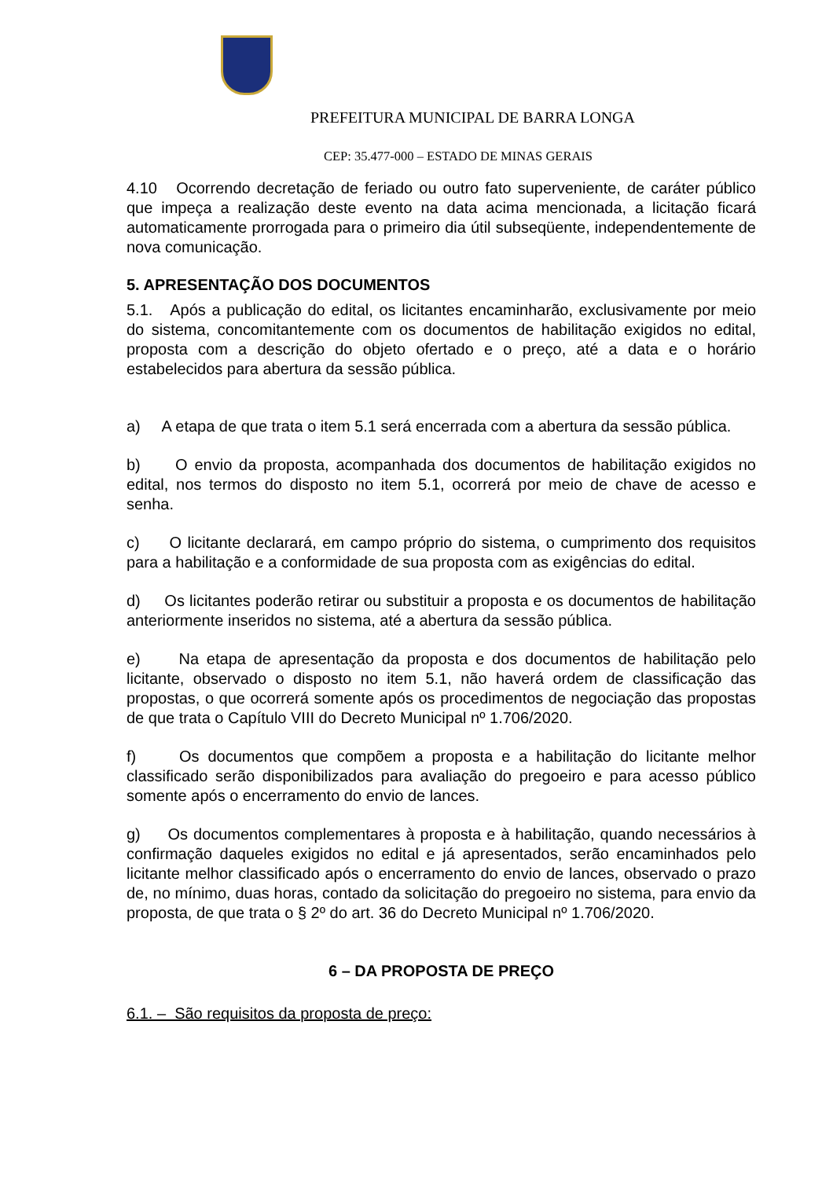PREFEITURA MUNICIPAL DE BARRA LONGA
CEP: 35.477-000 – ESTADO DE MINAS GERAIS
4.10 Ocorrendo decretação de feriado ou outro fato superveniente, de caráter público que impeça a realização deste evento na data acima mencionada, a licitação ficará automaticamente prorrogada para o primeiro dia útil subseqüente, independentemente de nova comunicação.
5. APRESENTAÇÃO DOS DOCUMENTOS
5.1. Após a publicação do edital, os licitantes encaminharão, exclusivamente por meio do sistema, concomitantemente com os documentos de habilitação exigidos no edital, proposta com a descrição do objeto ofertado e o preço, até a data e o horário estabelecidos para abertura da sessão pública.
a) A etapa de que trata o item 5.1 será encerrada com a abertura da sessão pública.
b) O envio da proposta, acompanhada dos documentos de habilitação exigidos no edital, nos termos do disposto no item 5.1, ocorrerá por meio de chave de acesso e senha.
c) O licitante declarará, em campo próprio do sistema, o cumprimento dos requisitos para a habilitação e a conformidade de sua proposta com as exigências do edital.
d) Os licitantes poderão retirar ou substituir a proposta e os documentos de habilitação anteriormente inseridos no sistema, até a abertura da sessão pública.
e) Na etapa de apresentação da proposta e dos documentos de habilitação pelo licitante, observado o disposto no item 5.1, não haverá ordem de classificação das propostas, o que ocorrerá somente após os procedimentos de negociação das propostas de que trata o Capítulo VIII do Decreto Municipal nº 1.706/2020.
f) Os documentos que compõem a proposta e a habilitação do licitante melhor classificado serão disponibilizados para avaliação do pregoeiro e para acesso público somente após o encerramento do envio de lances.
g) Os documentos complementares à proposta e à habilitação, quando necessários à confirmação daqueles exigidos no edital e já apresentados, serão encaminhados pelo licitante melhor classificado após o encerramento do envio de lances, observado o prazo de, no mínimo, duas horas, contado da solicitação do pregoeiro no sistema, para envio da proposta, de que trata o § 2º do art. 36 do Decreto Municipal nº 1.706/2020.
6 – DA PROPOSTA DE PREÇO
6.1. – São requisitos da proposta de preço: